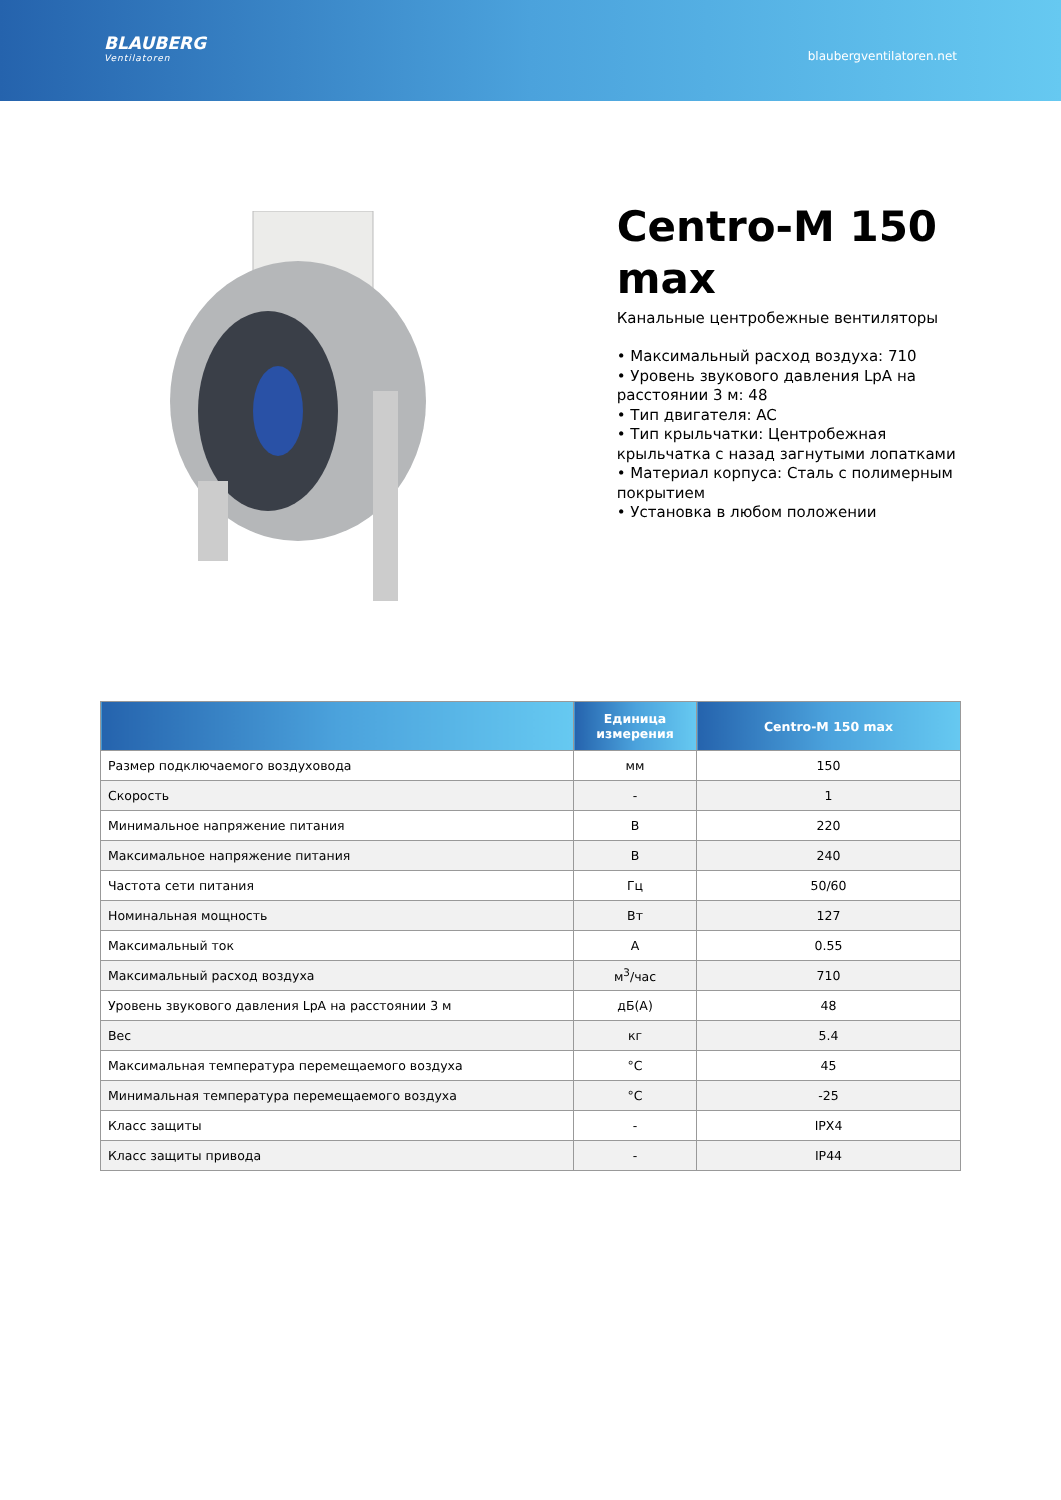BLAUBERG
Ventilatoren
blaubergventilatoren.net
Centro-M 150 max
Канальные центробежные вентиляторы
• Максимальный расход воздуха: 710
• Уровень звукового давления LpA на расстоянии 3 м: 48
• Тип двигателя: AC
• Тип крыльчатки: Центробежная крыльчатка с назад загнутыми лопатками
• Материал корпуса: Сталь с полимерным покрытием
• Установка в любом положении
| | Единица измерения | Centro-M 150 max |
| --- | --- | --- |
| Размер подключаемого воздуховода | мм | 150 |
| Скорость | - | 1 |
| Минимальное напряжение питания | В | 220 |
| Максимальное напряжение питания | В | 240 |
| Частота сети питания | Гц | 50/60 |
| Номинальная мощность | Вт | 127 |
| Максимальный ток | А | 0.55 |
| Максимальный расход воздуха | м<sup>3</sup>/час | 710 |
| Уровень звукового давления LpA на расстоянии 3 м | дБ(А) | 48 |
| Вес | кг | 5.4 |
| Максимальная температура перемещаемого воздуха | °C | 45 |
| Минимальная температура перемещаемого воздуха | °C | -25 |
| Класс защиты | - | IPX4 |
| Класс защиты привода | - | IP44 |